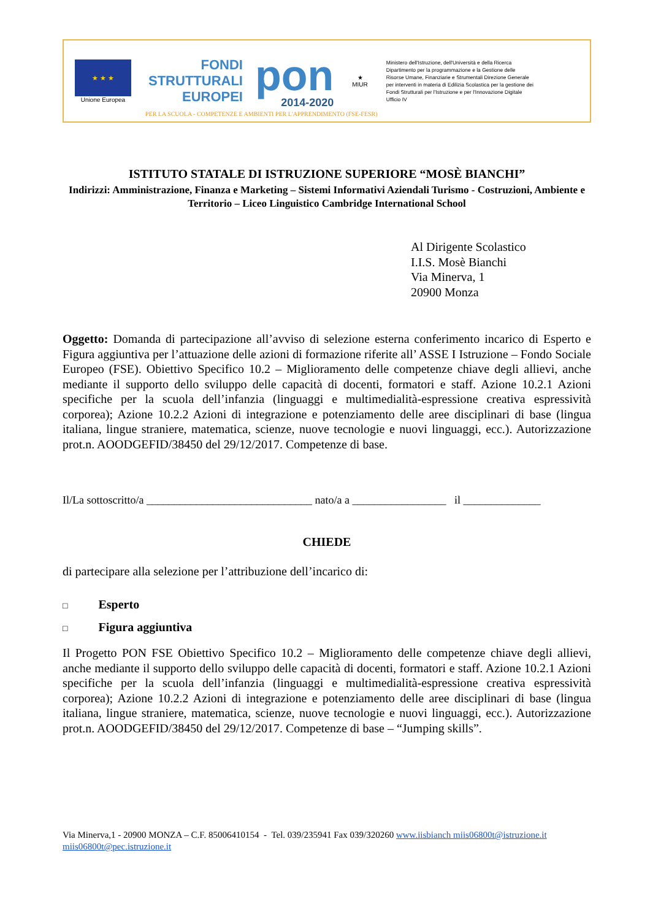★ ★ ★
Unione Europea
FONDI
STRUTTURALI
EUROPEI
pon
2014-2020
★
MIUR
Ministero dell'Istruzione, dell'Università e della Ricerca Dipartimento per la programmazione e la Gestione delle Risorse Umane, Finanziarie e Strumentali Direzione Generale per interventi in materia di Edilizia Scolastica per la gestione dei Fondi Strutturali per l'Istruzione e per l'Innovazione Digitale Ufficio IV
PER LA SCUOLA - COMPETENZE E AMBIENTI PER L'APPRENDIMENTO (FSE-FESR)
ISTITUTO STATALE DI ISTRUZIONE SUPERIORE “MOSÈ BIANCHI”
Indirizzi: Amministrazione, Finanza e Marketing – Sistemi Informativi Aziendali Turismo - Costruzioni, Ambiente e Territorio – Liceo Linguistico Cambridge International School
Al Dirigente Scolastico
I.I.S. Mosè Bianchi
Via Minerva, 1
20900 Monza
Oggetto: Domanda di partecipazione all’avviso di selezione esterna conferimento incarico di Esperto e Figura aggiuntiva per l’attuazione delle azioni di formazione riferite all’ ASSE I Istruzione – Fondo Sociale Europeo (FSE). Obiettivo Specifico 10.2 – Miglioramento delle competenze chiave degli allievi, anche mediante il supporto dello sviluppo delle capacità di docenti, formatori e staff. Azione 10.2.1 Azioni specifiche per la scuola dell’infanzia (linguaggi e multimedialità-espressione creativa espressività corporea); Azione 10.2.2 Azioni di integrazione e potenziamento delle aree disciplinari di base (lingua italiana, lingue straniere, matematica, scienze, nuove tecnologie e nuovi linguaggi, ecc.). Autorizzazione prot.n. AOODGEFID/38450 del 29/12/2017. Competenze di base.
Il/La sottoscritto/a ______________________________ nato/a a _________________ il ______________
CHIEDE
di partecipare alla selezione per l’attribuzione dell’incarico di:
□ Esperto
□ Figura aggiuntiva
Il Progetto PON FSE Obiettivo Specifico 10.2 – Miglioramento delle competenze chiave degli allievi, anche mediante il supporto dello sviluppo delle capacità di docenti, formatori e staff. Azione 10.2.1 Azioni specifiche per la scuola dell’infanzia (linguaggi e multimedialità-espressione creativa espressività corporea); Azione 10.2.2 Azioni di integrazione e potenziamento delle aree disciplinari di base (lingua italiana, lingue straniere, matematica, scienze, nuove tecnologie e nuovi linguaggi, ecc.). Autorizzazione prot.n. AOODGEFID/38450 del 29/12/2017. Competenze di base – “Jumping skills”.
Via Minerva,1 - 20900 MONZA – C.F. 85006410154 - Tel. 039/235941 Fax 039/320260 www.iisbianch miis06800t@istruzione.it
miis06800t@pec.istruzione.it